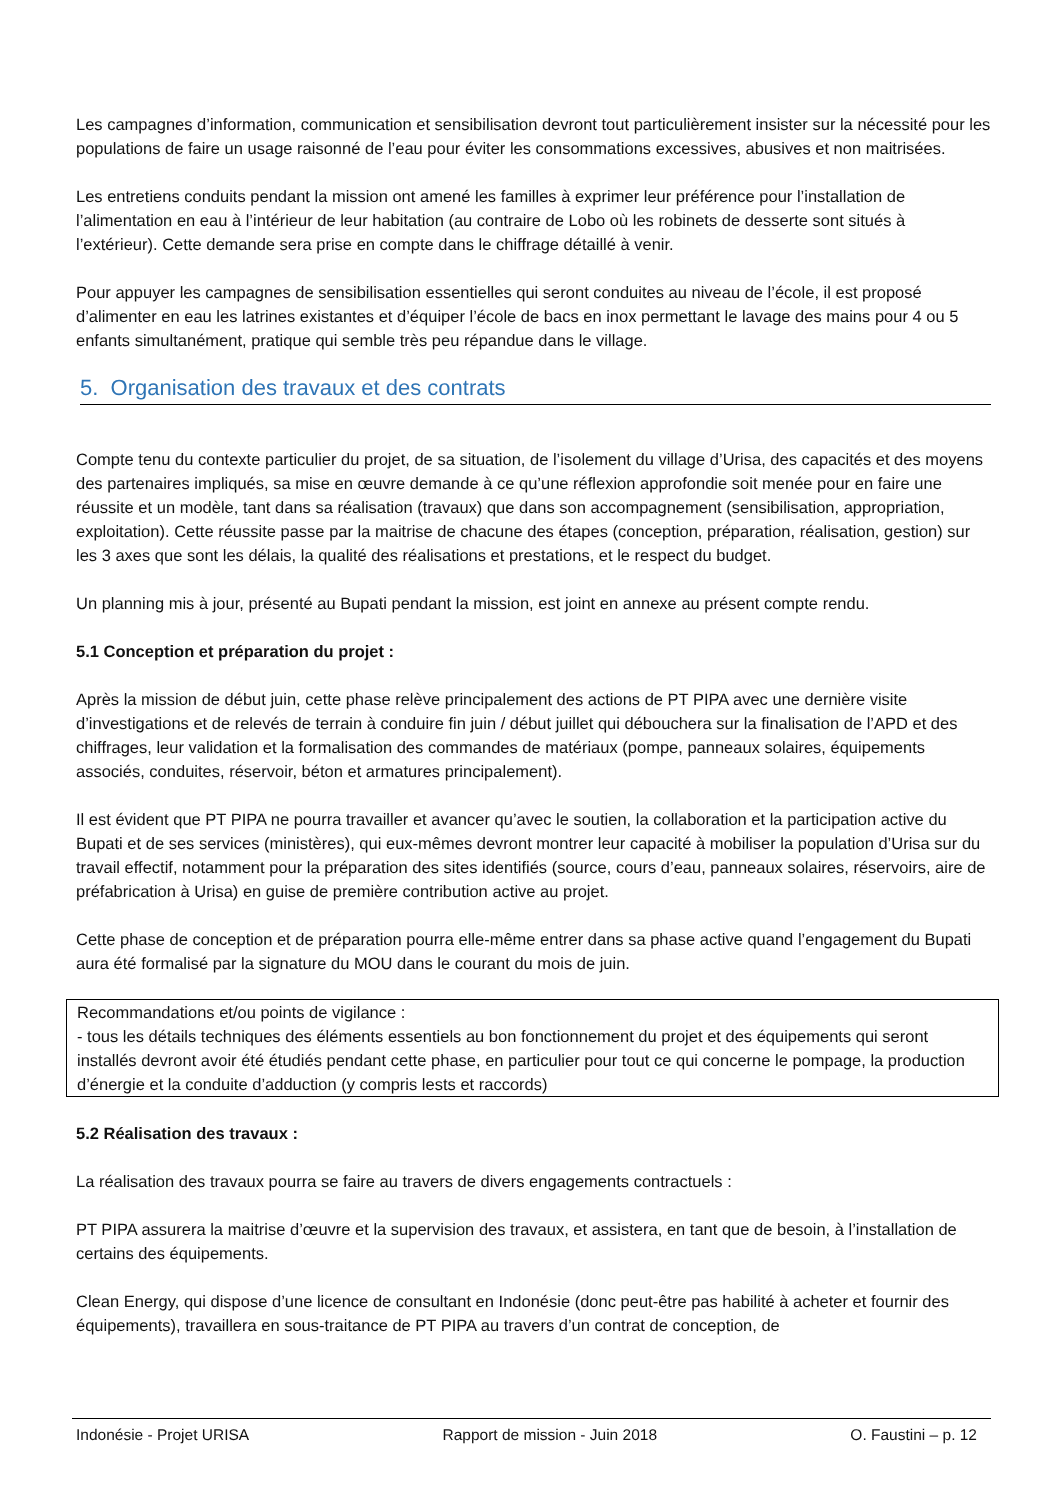Les campagnes d’information, communication et sensibilisation devront tout particulièrement insister sur la nécessité pour les populations de faire un usage raisonné de l’eau pour éviter les consommations excessives, abusives et non maitrisées.
Les entretiens conduits pendant la mission ont amené les familles à exprimer leur préférence pour l’installation de l’alimentation en eau à l’intérieur de leur habitation (au contraire de Lobo où les robinets de desserte sont situés à l’extérieur). Cette demande sera prise en compte dans le chiffrage détaillé à venir.
Pour appuyer les campagnes de sensibilisation essentielles qui seront conduites au niveau de l’école, il est proposé d’alimenter en eau les latrines existantes et d’équiper l’école de bacs en inox permettant le lavage des mains pour 4 ou 5 enfants simultanément, pratique qui semble très peu répandue dans le village.
5. Organisation des travaux et des contrats
Compte tenu du contexte particulier du projet, de sa situation, de l’isolement du village d’Urisa, des capacités et des moyens des partenaires impliqués, sa mise en œuvre demande à ce qu’une réflexion approfondie soit menée pour en faire une réussite et un modèle, tant dans sa réalisation (travaux) que dans son accompagnement (sensibilisation, appropriation, exploitation). Cette réussite passe par la maitrise de chacune des étapes (conception, préparation, réalisation, gestion) sur les 3 axes que sont les délais, la qualité des réalisations et prestations, et le respect du budget.
Un planning mis à jour, présenté au Bupati pendant la mission, est joint en annexe au présent compte rendu.
5.1 Conception et préparation du projet :
Après la mission de début juin, cette phase relève principalement des actions de PT PIPA avec une dernière visite d’investigations et de relevés de terrain à conduire fin juin / début juillet qui débouchera sur la finalisation de l’APD et des chiffrages, leur validation et la formalisation des commandes de matériaux (pompe, panneaux solaires, équipements associés, conduites, réservoir, béton et armatures principalement).
Il est évident que PT PIPA ne pourra travailler et avancer qu’avec le soutien, la collaboration et la participation active du Bupati et de ses services (ministères), qui eux-mêmes devront montrer leur capacité à mobiliser la population d’Urisa sur du travail effectif, notamment pour la préparation des sites identifiés (source, cours d’eau, panneaux solaires, réservoirs, aire de préfabrication à Urisa) en guise de première contribution active au projet.
Cette phase de conception et de préparation pourra elle-même entrer dans sa phase active quand l’engagement du Bupati aura été formalisé par la signature du MOU dans le courant du mois de juin.
Recommandations et/ou points de vigilance :
- tous les détails techniques des éléments essentiels au bon fonctionnement du projet et des équipements qui seront installés devront avoir été étudiés pendant cette phase, en particulier pour tout ce qui concerne le pompage, la production d’énergie et la conduite d’adduction (y compris lests et raccords)
5.2 Réalisation des travaux :
La réalisation des travaux pourra se faire au travers de divers engagements contractuels :
PT PIPA assurera la maitrise d’œuvre et la supervision des travaux, et assistera, en tant que de besoin, à l’installation de certains des équipements.
Clean Energy, qui dispose d’une licence de consultant en Indonésie (donc peut-être pas habilité à acheter et fournir des équipements), travaillera en sous-traitance de PT PIPA au travers d’un contrat de conception, de
Indonésie - Projet URISA Rapport de mission - Juin 2018 O. Faustini – p. 12